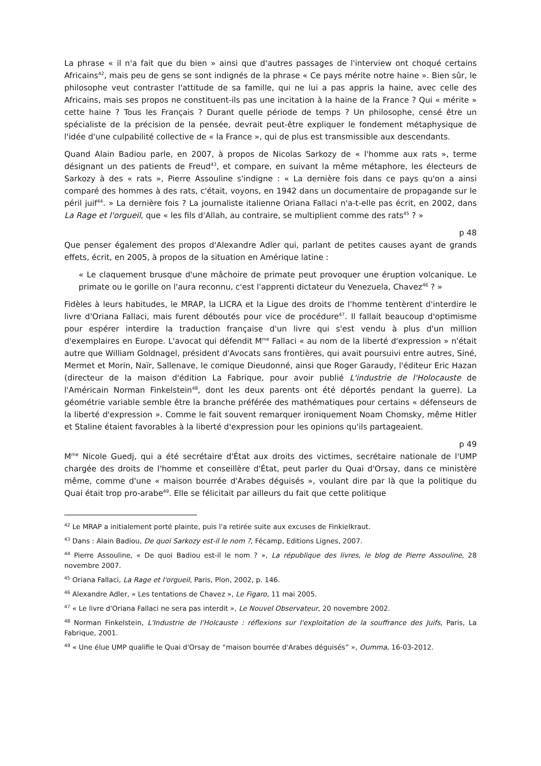La phrase « il n'a fait que du bien » ainsi que d'autres passages de l'interview ont choqué certains Africains<sup>42</sup>, mais peu de gens se sont indignés de la phrase « Ce pays mérite notre haine ». Bien sûr, le philosophe veut contraster l'attitude de sa famille, qui ne lui a pas appris la haine, avec celle des Africains, mais ses propos ne constituent-ils pas une incitation à la haine de la France ? Qui « mérite » cette haine ? Tous les Français ? Durant quelle période de temps ? Un philosophe, censé être un spécialiste de la précision de la pensée, devrait peut-être expliquer le fondement métaphysique de l'idée d'une culpabilité collective de « la France », qui de plus est transmissible aux descendants.
Quand Alain Badiou parle, en 2007, à propos de Nicolas Sarkozy de « l'homme aux rats », terme désignant un des patients de Freud<sup>43</sup>, et compare, en suivant la même métaphore, les électeurs de Sarkozy à des « rats », Pierre Assouline s'indigne : « La dernière fois dans ce pays qu'on a ainsi comparé des hommes à des rats, c'était, voyons, en 1942 dans un documentaire de propagande sur le péril juif<sup>44</sup>. » La dernière fois ? La journaliste italienne Oriana Fallaci n'a-t-elle pas écrit, en 2002, dans La Rage et l'orgueil, que « les fils d'Allah, au contraire, se multiplient comme des rats<sup>45</sup> ? »
p 48
Que penser également des propos d'Alexandre Adler qui, parlant de petites causes ayant de grands effets, écrit, en 2005, à propos de la situation en Amérique latine :
« Le claquement brusque d'une mâchoire de primate peut provoquer une éruption volcanique. Le primate ou le gorille on l'aura reconnu, c'est l'apprenti dictateur du Venezuela, Chavez<sup>46</sup> ? »
Fidèles à leurs habitudes, le MRAP, la LICRA et la Ligue des droits de l'homme tentèrent d'interdire le livre d'Oriana Fallaci, mais furent déboutés pour vice de procédure<sup>47</sup>. Il fallait beaucoup d'optimisme pour espérer interdire la traduction française d'un livre qui s'est vendu à plus d'un million d'exemplaires en Europe. L'avocat qui défendit M<sup>me</sup> Fallaci « au nom de la liberté d'expression » n'était autre que William Goldnagel, président d'Avocats sans frontières, qui avait poursuivi entre autres, Siné, Mermet et Morin, Naïr, Sallenave, le comique Dieudonné, ainsi que Roger Garaudy, l'éditeur Eric Hazan (directeur de la maison d'édition La Fabrique, pour avoir publié L'industrie de l'Holocauste de l'Américain Norman Finkelstein<sup>48</sup>, dont les deux parents ont été déportés pendant la guerre). La géométrie variable semble être la branche préférée des mathématiques pour certains « défenseurs de la liberté d'expression ». Comme le fait souvent remarquer ironiquement Noam Chomsky, même Hitler et Staline étaient favorables à la liberté d'expression pour les opinions qu'ils partageaient.
p 49
M<sup>me</sup> Nicole Guedj, qui a été secrétaire d'État aux droits des victimes, secrétaire nationale de l'UMP chargée des droits de l'homme et conseillère d'État, peut parler du Quai d'Orsay, dans ce ministère même, comme d'une « maison bourrée d'Arabes déguisés », voulant dire par là que la politique du Quai était trop pro-arabe<sup>49</sup>. Elle se félicitait par ailleurs du fait que cette politique
<sup>42</sup> Le MRAP a initialement porté plainte, puis l'a retirée suite aux excuses de Finkielkraut.
<sup>43</sup> Dans : Alain Badiou, De quoi Sarkozy est-il le nom ?, Fécamp, Editions Lignes, 2007.
<sup>44</sup> Pierre Assouline, « De quoi Badiou est-il le nom ? », La république des livres, le blog de Pierre Assouline, 28 novembre 2007.
<sup>45</sup> Oriana Fallaci, La Rage et l'orgueil, Paris, Plon, 2002, p. 146.
<sup>46</sup> Alexandre Adler, « Les tentations de Chavez », Le Figaro, 11 mai 2005.
<sup>47</sup> « Le livre d'Oriana Fallaci ne sera pas interdit », Le Nouvel Observateur, 20 novembre 2002.
<sup>48</sup> Norman Finkelstein, L'Industrie de l'Holcauste : réflexions sur l'exploitation de la souffrance des Juifs, Paris, La Fabrique, 2001.
<sup>49</sup> « Une élue UMP qualifie le Quai d'Orsay de “maison bourrée d'Arabes déguisés” », Oumma, 16-03-2012.